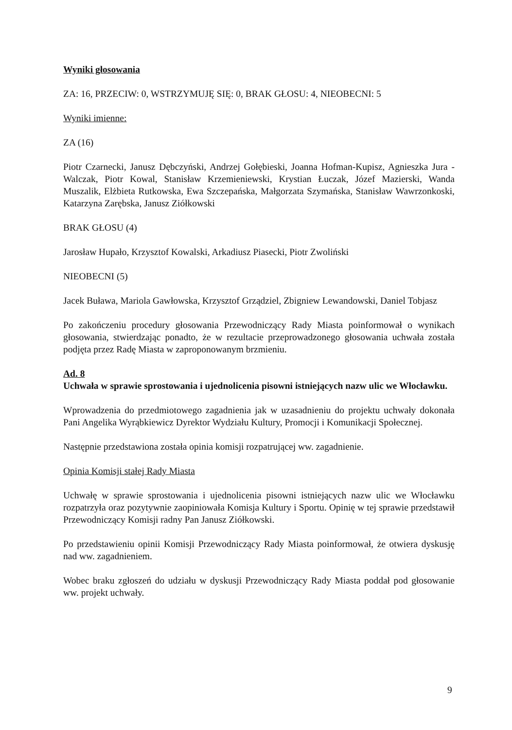Wyniki głosowania
ZA: 16, PRZECIW: 0, WSTRZYMUJĘ SIĘ: 0, BRAK GŁOSU: 4, NIEOBECNI: 5
Wyniki imienne:
ZA (16)
Piotr Czarnecki, Janusz Dębczyński, Andrzej Gołębieski, Joanna Hofman-Kupisz, Agnieszka Jura - Walczak, Piotr Kowal, Stanisław Krzemieniewski, Krystian Łuczak, Józef Mazierski, Wanda Muszalik, Elżbieta Rutkowska, Ewa Szczepańska, Małgorzata Szymańska, Stanisław Wawrzonkoski, Katarzyna Zarębska, Janusz Ziółkowski
BRAK GŁOSU (4)
Jarosław Hupało, Krzysztof Kowalski, Arkadiusz Piasecki, Piotr Zwoliński
NIEOBECNI (5)
Jacek Buława, Mariola Gawłowska, Krzysztof Grządziel, Zbigniew Lewandowski, Daniel Tobjasz
Po zakończeniu procedury głosowania Przewodniczący Rady Miasta poinformował o wynikach głosowania, stwierdzając ponadto, że w rezultacie przeprowadzonego głosowania uchwała została podjęta przez Radę Miasta w zaproponowanym brzmieniu.
Ad. 8
Uchwała w sprawie sprostowania i ujednolicenia pisowni istniejących nazw ulic we Włocławku.
Wprowadzenia do przedmiotowego zagadnienia jak w uzasadnieniu do projektu uchwały dokonała Pani Angelika Wyrąbkiewicz Dyrektor Wydziału Kultury, Promocji i Komunikacji Społecznej.
Następnie przedstawiona została opinia komisji rozpatrującej ww. zagadnienie.
Opinia Komisji stałej Rady Miasta
Uchwałę w sprawie sprostowania i ujednolicenia pisowni istniejących nazw ulic we Włocławku rozpatrzyła oraz pozytywnie zaopiniowała Komisja Kultury i Sportu. Opinię w tej sprawie przedstawił Przewodniczący Komisji radny Pan Janusz Ziółkowski.
Po przedstawieniu opinii Komisji Przewodniczący Rady Miasta poinformował, że otwiera dyskusję nad ww. zagadnieniem.
Wobec braku zgłoszeń do udziału w dyskusji Przewodniczący Rady Miasta poddał pod głosowanie ww. projekt uchwały.
9